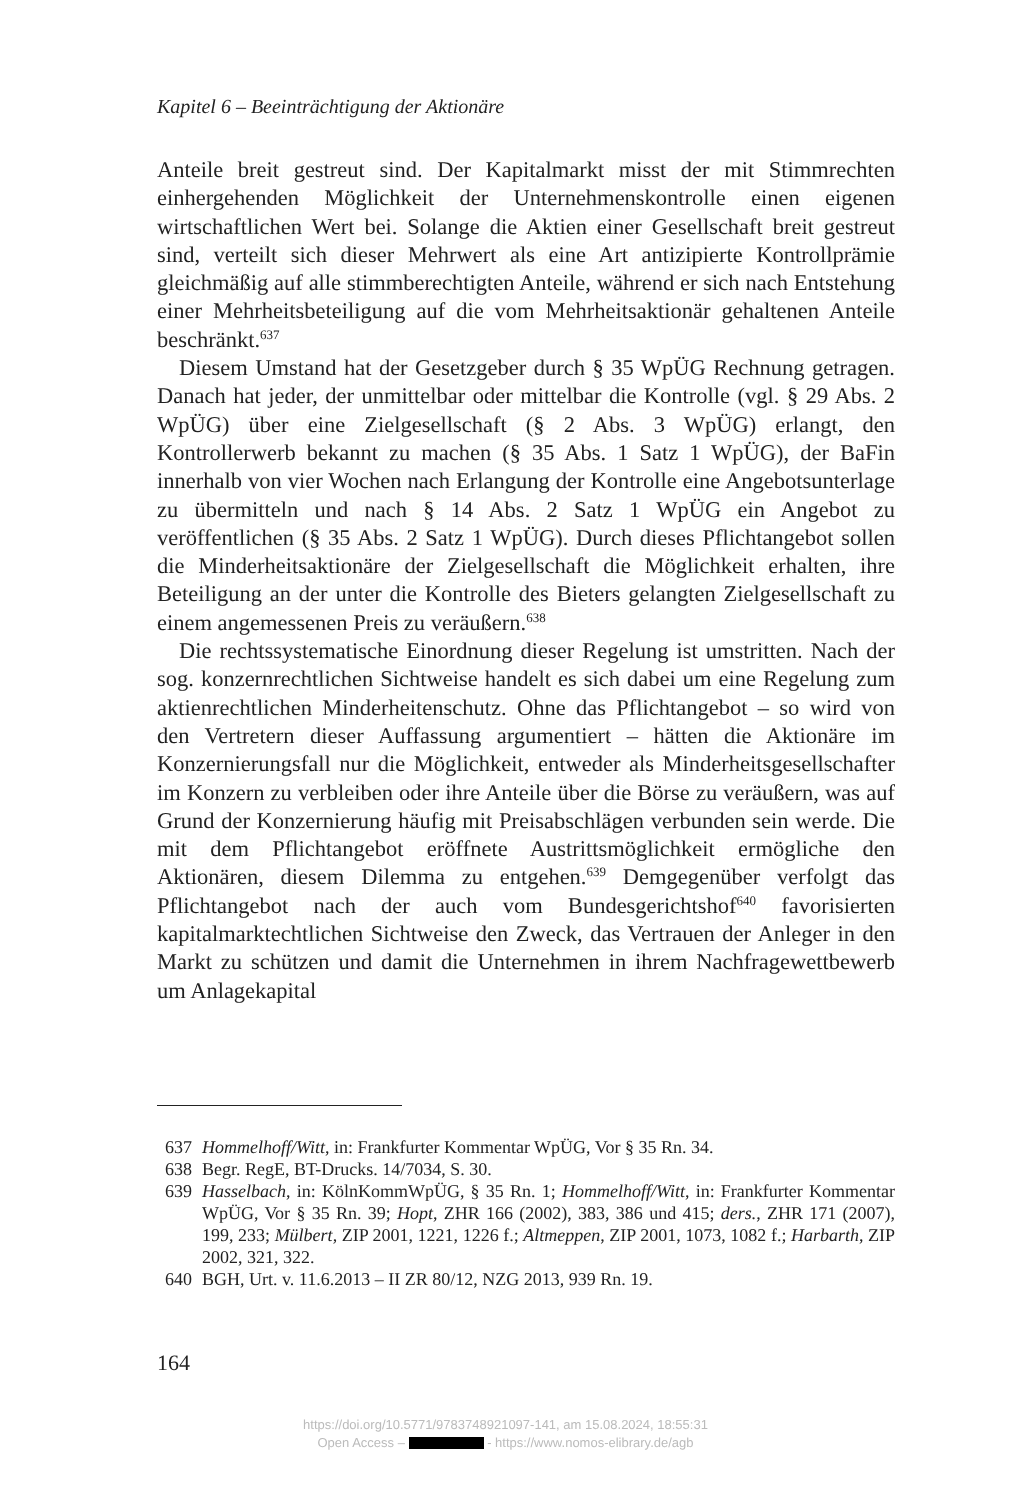Kapitel 6 – Beeinträchtigung der Aktionäre
Anteile breit gestreut sind. Der Kapitalmarkt misst der mit Stimmrechten einhergehenden Möglichkeit der Unternehmenskontrolle einen eigenen wirtschaftlichen Wert bei. Solange die Aktien einer Gesellschaft breit gestreut sind, verteilt sich dieser Mehrwert als eine Art antizipierte Kontrollprämie gleichmäßig auf alle stimmberechtigten Anteile, während er sich nach Entstehung einer Mehrheitsbeteiligung auf die vom Mehrheitsaktionär gehaltenen Anteile beschränkt.<sup>637</sup>
Diesem Umstand hat der Gesetzgeber durch § 35 WpÜG Rechnung getragen. Danach hat jeder, der unmittelbar oder mittelbar die Kontrolle (vgl. § 29 Abs. 2 WpÜG) über eine Zielgesellschaft (§ 2 Abs. 3 WpÜG) erlangt, den Kontrollerwerb bekannt zu machen (§ 35 Abs. 1 Satz 1 WpÜG), der BaFin innerhalb von vier Wochen nach Erlangung der Kontrolle eine Angebotsunterlage zu übermitteln und nach § 14 Abs. 2 Satz 1 WpÜG ein Angebot zu veröffentlichen (§ 35 Abs. 2 Satz 1 WpÜG). Durch dieses Pflichtangebot sollen die Minderheitsaktionäre der Zielgesellschaft die Möglichkeit erhalten, ihre Beteiligung an der unter die Kontrolle des Bieters gelangten Zielgesellschaft zu einem angemessenen Preis zu veräußern.<sup>638</sup>
Die rechtssystematische Einordnung dieser Regelung ist umstritten. Nach der sog. konzernrechtlichen Sichtweise handelt es sich dabei um eine Regelung zum aktienrechtlichen Minderheitenschutz. Ohne das Pflichtangebot – so wird von den Vertretern dieser Auffassung argumentiert – hätten die Aktionäre im Konzernierungsfall nur die Möglichkeit, entweder als Minderheitsgesellschafter im Konzern zu verbleiben oder ihre Anteile über die Börse zu veräußern, was auf Grund der Konzernierung häufig mit Preisabschlägen verbunden sein werde. Die mit dem Pflichtangebot eröffnete Austrittsmöglichkeit ermögliche den Aktionären, diesem Dilemma zu entgehen.<sup>639</sup> Demgegenüber verfolgt das Pflichtangebot nach der auch vom Bundesgerichtshof<sup>640</sup> favorisierten kapitalmarktechtlichen Sichtweise den Zweck, das Vertrauen der Anleger in den Markt zu schützen und damit die Unternehmen in ihrem Nachfragewettbewerb um Anlagekapital
637 Hommelhoff/Witt, in: Frankfurter Kommentar WpÜG, Vor § 35 Rn. 34.
638 Begr. RegE, BT-Drucks. 14/7034, S. 30.
639 Hasselbach, in: KölnKommWpÜG, § 35 Rn. 1; Hommelhoff/Witt, in: Frankfurter Kommentar WpÜG, Vor § 35 Rn. 39; Hopt, ZHR 166 (2002), 383, 386 und 415; ders., ZHR 171 (2007), 199, 233; Mülbert, ZIP 2001, 1221, 1226 f.; Altmeppen, ZIP 2001, 1073, 1082 f.; Harbarth, ZIP 2002, 321, 322.
640 BGH, Urt. v. 11.6.2013 – II ZR 80/12, NZG 2013, 939 Rn. 19.
164
https://doi.org/10.5771/9783748921097-141, am 15.08.2024, 18:55:31
Open Access – - https://www.nomos-elibrary.de/agb